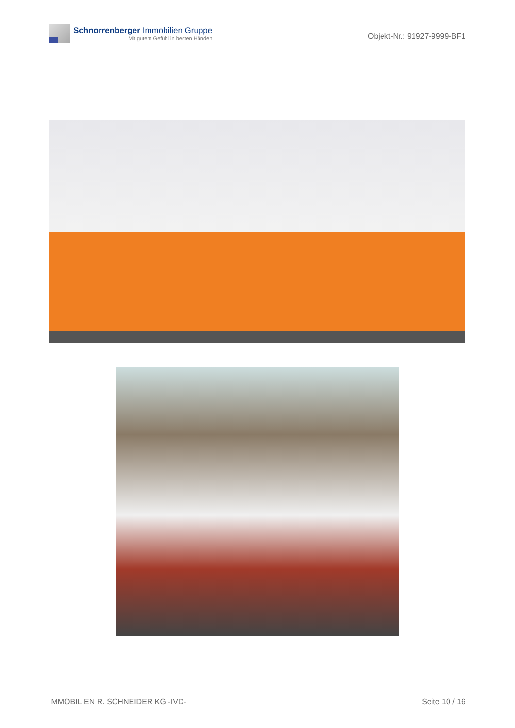Schnorrenberger Immobilien Gruppe
Mit gutem Gefühl in besten Händen
Objekt-Nr.: 91927-9999-BF1
IMMOBILIEN R. SCHNEIDER KG -IVD- Seite 10 / 16